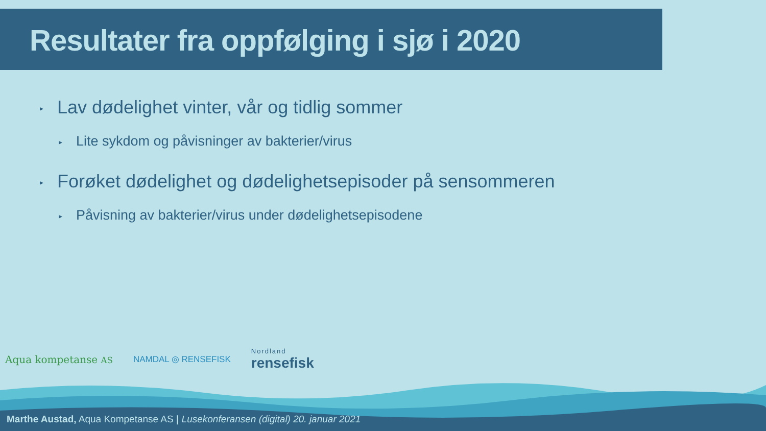Resultater fra oppfølging i sjø i 2020
▸ Lav dødelighet vinter, vår og tidlig sommer
▸ Lite sykdom og påvisninger av bakterier/virus
▸ Forøket dødelighet og dødelighetsepisoder på sensommeren
▸ Påvisning av bakterier/virus under dødelighetsepisodene
Aqua kompetanse AS NAMDAL ◎ RENSEFISK
Nordland
rensefisk
Marthe Austad, Aqua Kompetanse AS | Lusekonferansen (digital) 20. januar 2021